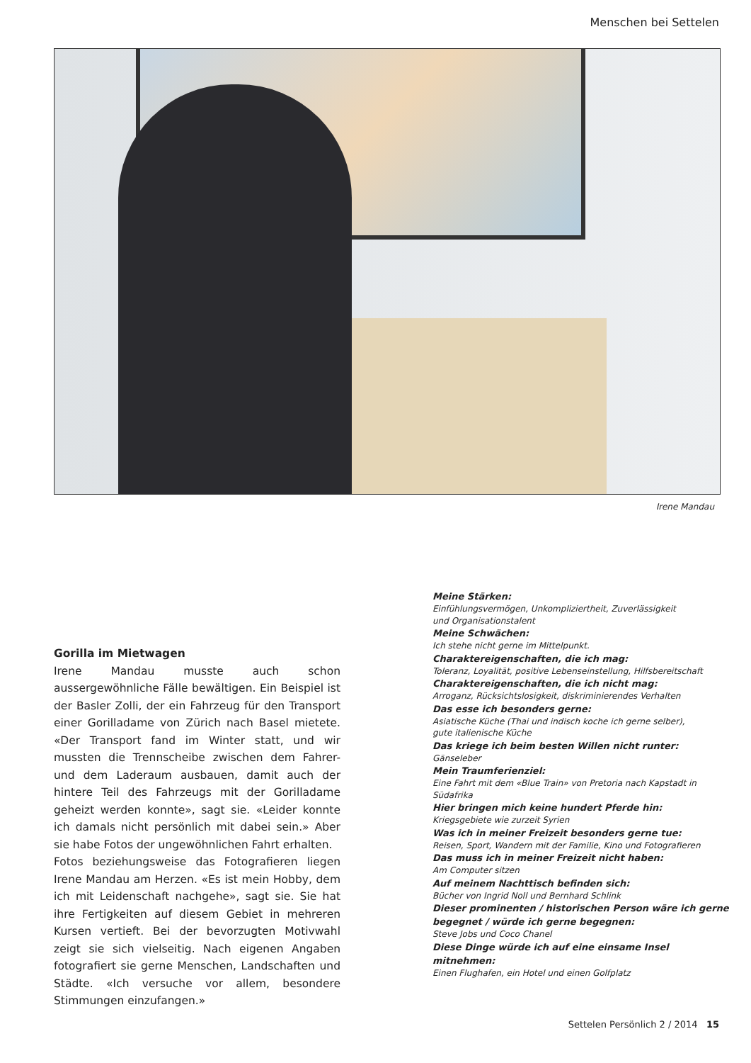Menschen bei Settelen
Irene Mandau
Gorilla im Mietwagen
Irene Mandau musste auch schon aussergewöhnliche Fälle bewältigen. Ein Beispiel ist der Basler Zolli, der ein Fahrzeug für den Transport einer Gorilladame von Zürich nach Basel mietete. «Der Transport fand im Winter statt, und wir mussten die Trennscheibe zwischen dem Fahrer- und dem Laderaum ausbauen, damit auch der hintere Teil des Fahrzeugs mit der Gorilladame geheizt werden konnte», sagt sie. «Leider konnte ich damals nicht persönlich mit dabei sein.» Aber sie habe Fotos der ungewöhnlichen Fahrt erhalten.
Fotos beziehungsweise das Fotografieren liegen Irene Mandau am Herzen. «Es ist mein Hobby, dem ich mit Leidenschaft nachgehe», sagt sie. Sie hat ihre Fertigkeiten auf diesem Gebiet in mehreren Kursen vertieft. Bei der bevorzugten Motivwahl zeigt sie sich vielseitig. Nach eigenen Angaben fotografiert sie gerne Menschen, Landschaften und Städte. «Ich versuche vor allem, besondere Stimmungen einzufangen.»
Meine Stärken:
Einfühlungsvermögen, Unkompliziertheit, Zuverlässigkeit
und Organisationstalent
Meine Schwächen:
Ich stehe nicht gerne im Mittelpunkt.
Charaktereigenschaften, die ich mag:
Toleranz, Loyalität, positive Lebenseinstellung, Hilfsbereitschaft
Charaktereigenschaften, die ich nicht mag:
Arroganz, Rücksichtslosigkeit, diskriminierendes Verhalten
Das esse ich besonders gerne:
Asiatische Küche (Thai und indisch koche ich gerne selber),
gute italienische Küche
Das kriege ich beim besten Willen nicht runter:
Gänseleber
Mein Traumferienziel:
Eine Fahrt mit dem «Blue Train» von Pretoria nach Kapstadt in Südafrika
Hier bringen mich keine hundert Pferde hin:
Kriegsgebiete wie zurzeit Syrien
Was ich in meiner Freizeit besonders gerne tue:
Reisen, Sport, Wandern mit der Familie, Kino und Fotografieren
Das muss ich in meiner Freizeit nicht haben:
Am Computer sitzen
Auf meinem Nachttisch befinden sich:
Bücher von Ingrid Noll und Bernhard Schlink
Dieser prominenten / historischen Person wäre ich gerne begegnet / würde ich gerne begegnen:
Steve Jobs und Coco Chanel
Diese Dinge würde ich auf eine einsame Insel mitnehmen:
Einen Flughafen, ein Hotel und einen Golfplatz
Settelen Persönlich 2 / 2014 15